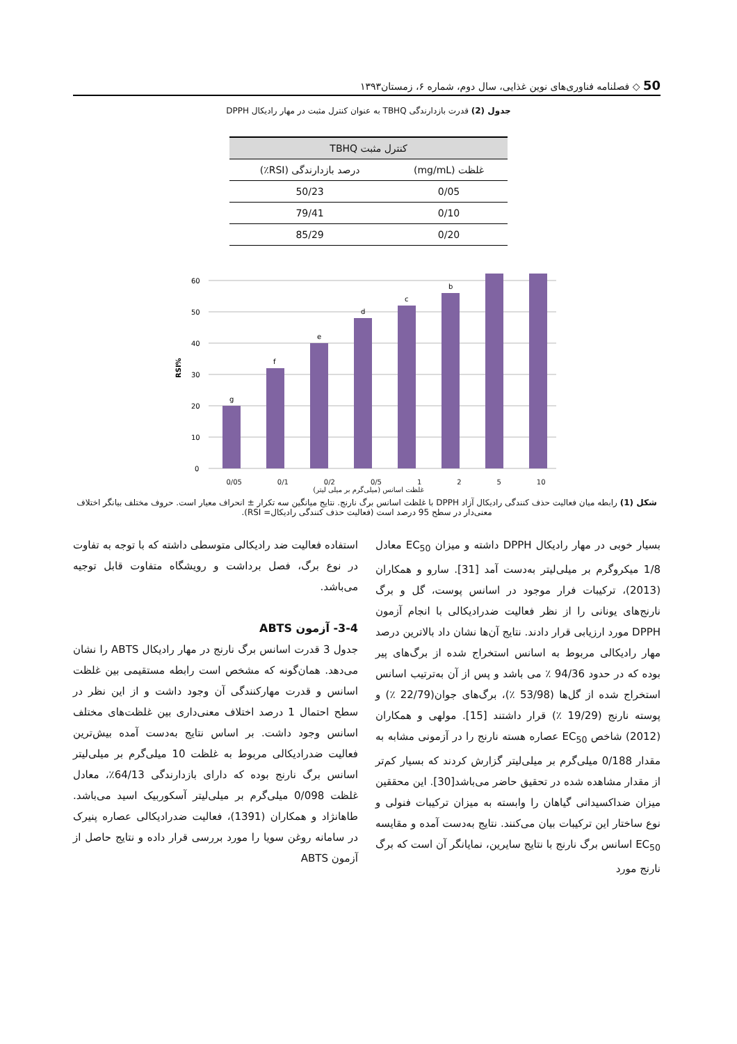50 ◇ فصلنامه فناوری‌های نوین غذایی، سال دوم، شماره ۶، زمستان۱۳۹۳
جدول (2) قدرت بازدارندگی TBHQ به عنوان کنترل مثبت در مهار رادیکال DPPH
| کنترل مثبت TBHQ | |
| --- | --- |
| غلظت (mg/mL) | درصد بازدارندگی (RSI٪) |
| 0/05 | 50/23 |
| 0/10 | 79/41 |
| 0/20 | 85/29 |
RSI%
0
10
20
30
40
50
60
g
f
e
d
c
b
0/05 0/1 0/2 0/5 1 2 5 10
غلظت اسانس (میلی‌گرم بر میلی لیتر)
شکل (1) رابطه میان فعالیت حذف کنندگی رادیکال آزاد DPPH با غلظت اسانس برگ نارنج. نتایج میانگین سه تکرار ± انحراف معیار است. حروف مختلف بیانگر اختلاف معنی‌دار در سطح 95 درصد است (فعالیت حذف کنندگی رادیکال= RSI).
بسیار خوبی در مهار رادیکال DPPH داشته و میزان EC<sub>50</sub> معادل 1/8 میکروگرم بر میلی‌لیتر به‌دست آمد [31]. سارو و همکاران (2013)، ترکیبات فرار موجود در اسانس پوست، گل و برگ نارنج‌های یونانی را از نظر فعالیت ضدرادیکالی با انجام آزمون DPPH مورد ارزیابی قرار دادند. نتایج آن‌ها نشان داد بالاترین درصد مهار رادیکالی مربوط به اسانس استخراج شده از برگ‌های پیر بوده که در حدود 94/36 ٪ می باشد و پس از آن به‌ترتیب اسانس استخراج شده از گل‌ها (53/98 ٪)، برگ‌های جوان(22/79 ٪) و پوسته نارنج (19/29 ٪) قرار داشتند [15]. مولهی و همکاران (2012) شاخص EC<sub>50</sub> عصاره هسته نارنج را در آزمونی مشابه به مقدار 0/188 میلی‌گرم بر میلی‌لیتر گزارش کردند که بسیار کم‌تر از مقدار مشاهده شده در تحقیق حاضر می‌باشد[30]. این محققین میزان ضداکسیدانی گیاهان را وابسته به میزان ترکیبات فنولی و نوع ساختار این ترکیبات بیان می‌کنند. نتایج به‌دست آمده و مقایسه EC<sub>50</sub> اسانس برگ نارنج با نتایج سایرین، نمایانگر آن است که برگ نارنج مورد
استفاده فعالیت ضد رادیکالی متوسطی داشته که با توجه به تفاوت در نوع برگ، فصل برداشت و رویشگاه متفاوت قابل توجیه می‌باشد.
3-4- آزمون ABTS
جدول 3 قدرت اسانس برگ نارنج در مهار رادیکال ABTS را نشان می‌دهد. همان‌گونه که مشخص است رابطه مستقیمی بین غلظت اسانس و قدرت مهارکنندگی آن وجود داشت و از این نظر در سطح احتمال 1 درصد اختلاف معنی‌داری بین غلظت‌های مختلف اسانس وجود داشت. بر اساس نتایج به‌دست آمده بیش‌ترین فعالیت ضدرادیکالی مربوط به غلظت 10 میلی‌گرم بر میلی‌لیتر اسانس برگ نارنج بوده که دارای بازدارندگی 64/13٪، معادل غلظت 0/098 میلی‌گرم بر میلی‌لیتر آسکوربیک اسید می‌باشد. طاهانژاد و همکاران (1391)، فعالیت ضدرادیکالی عصاره پنیرک در سامانه روغن سویا را مورد بررسی قرار داده و نتایج حاصل از آزمون ABTS